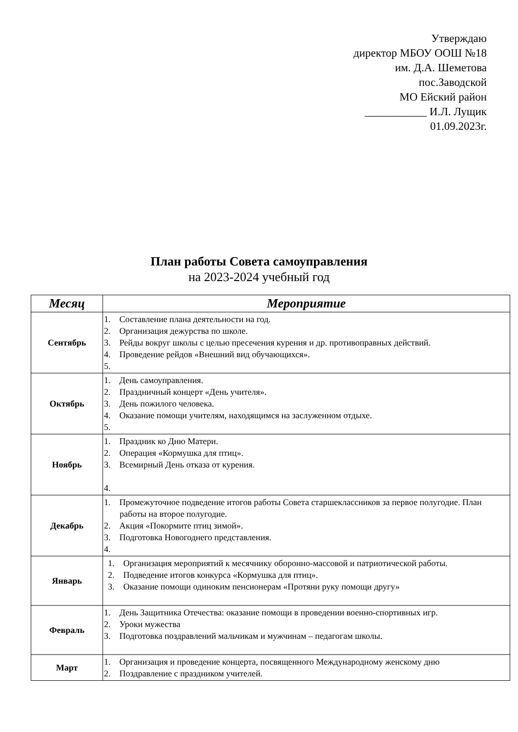Утверждаю
директор МБОУ ООШ №18
им. Д.А. Шеметова
пос.Заводской
МО Ейский район
___________ И.Л. Лущик
01.09.2023г.
План работы Совета самоуправления
на 2023-2024 учебный год
| Месяц | Мероприятие |
| --- | --- |
| Сентябрь | 1. Составление плана деятельности на год. 2. Организация дежурства по школе. 3. Рейды вокруг школы с целью пресечения курения и др. противоправных действий. 4. Проведение рейдов «Внешний вид обучающихся». 5. |
| Октябрь | 1. День самоуправления. 2. Праздничный концерт «День учителя». 3. День пожилого человека. 4. Оказание помощи учителям, находящимся на заслуженном отдыхе. 5. |
| Ноябрь | 1. Праздник ко Дню Матери. 2. Операция «Кормушка для птиц». 3. Всемирный День отказа от курения. 4. |
| Декабрь | 1. Промежуточное подведение итогов работы Совета старшеклассников за первое полугодие. План работы на второе полугодие. 2. Акция «Покормите птиц зимой». 3. Подготовка Новогоднего представления. 4. |
| Январь | 1. Организация мероприятий к месячнику оборонно-массовой и патриотической работы. 2. Подведение итогов конкурса «Кормушка для птиц». 3. Оказание помощи одиноким пенсионерам «Протяни руку помощи другу» |
| Февраль | 1. День Защитника Отечества: оказание помощи в проведении военно-спортивных игр. 2. Уроки мужества 3. Подготовка поздравлений мальчикам и мужчинам – педагогам школы. |
| Март | 1. Организация и проведение концерта, посвященного Международному женскому дню 2. Поздравление с праздником учителей. |